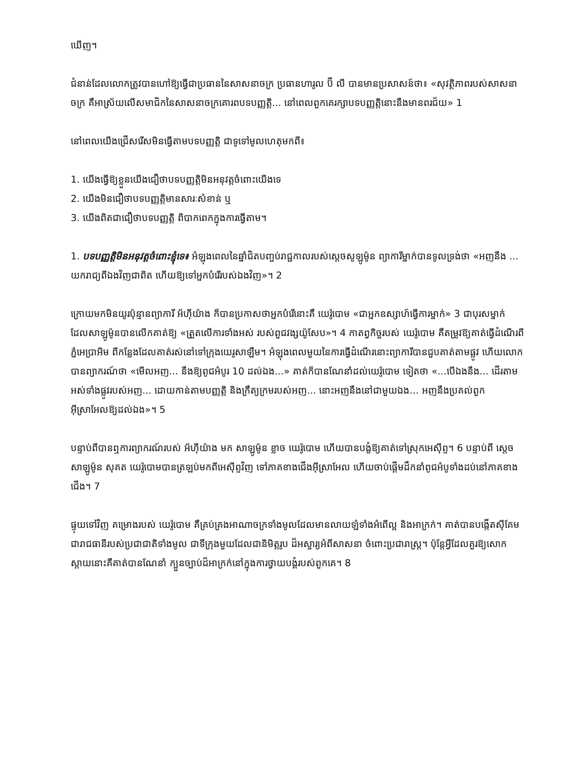ឃើញ។
ជំនាន់ដែលលោកត្រូវបានហៅឱ្យធ្វើជាប្រធាននៃសាសនាចក្រ ប្រធានហារូល ប៊ី លី បានមានប្រសាសន៍ថា៖ «សុវត្ថិភាពរបស់សាសនាចក្រ គឺអាស្រ័យលើសមាជិកនៃសាសនាចក្រគោរពបទបញ្ញត្តិ... នៅពេលពួកគេរក្សាបទបញ្ញត្តិនោះនឹងមានពរជ័យ» 1
នៅពេលយើងជ្រើសរើសមិនធ្វើតាមបទបញ្ញត្តិ ជាទូទៅមូលហេតុមកពី៖
1. យើងធ្វើឱ្យខ្លួនយើងជឿថាបទបញ្ញត្តិមិនអនុវត្តចំពោះយើងទេ
2. យើងមិនជឿថាបទបញ្ញត្តិមានសារៈសំខាន់ ឬ
3. យើងពិតជាជឿថាបទបញ្ញត្តិ ពិបាកពេកក្នុងការធ្វើតាម។
1. បទបញ្ញត្តិមិនអនុវត្តចំពោះខ្ញុំទេ៖ អំឡុងពេលនៃឆ្នាំជិតបញ្ចប់រាជ្ជកាលរបស់ស្ដេចសូឡូម៉ូន ព្យាការីម្នាក់បានទូលទ្រង់ថា «អញនឹង ... យករាជ្យពីឯងវិញជាពិត ហើយឱ្យទៅអ្នកបំរើរបស់ឯងវិញ»។ 2
ក្រោយមកមិនយូរប៉ុន្មានព្យាការី អ័ហ៊ីយ៉ាង ក៏បានប្រកាសថាអ្នកបំរើនោះគឺ យេរ៉ូបោម «ជាអ្នកឧស្សាហ៍ធ្វើការម្នាក់» 3 ជាបុរសម្នាក់ដែលសាឡូម៉ូនបានលើកគាត់ឱ្យ «ត្រួតលើការទាំងអស់ របស់ពួជវង្សយ៉ូសែប»។ 4 កាតព្វកិច្ចរបស់ យេរ៉ូបោម គឺតម្រូវឱ្យគាត់ធ្វើដំណើរពីភ្នំអេប្រាអិម ពីកន្លែងដែលគាត់រស់នៅទៅក្រុងយេរូសាឡឹម។ អំឡុងពេលមួយនៃការធ្វើដំណើរនោះព្យាការីបានជួបគាត់តាមផ្លូវ ហើយលោកបានព្យាករណ៍ថា «មើលអញ... នឹងឱ្យពូជអំបូរ 10 ដល់ឯង...» គាត់ក៏បានណែនាំដល់យេរ៉ូបោម ទៀតថា «...បើឯងនឹង... ដើរតាមអស់ទាំងផ្លូវរបស់អញ... ដោយកាន់តាមបញ្ញត្តិ និងក្រឹត្យក្រមរបស់អញ... នោះអញនឹងនៅជាមួយឯង... អញនឹងប្រគល់ពួកអ៊ីស្រាអែលឱ្យដល់ឯង»។ 5
បន្ទាប់ពីបានឮការព្យាករណ៍របស់ អ័ហ៊ីយ៉ាង មក សាឡូម៉ូន ខ្លាច យេរ៉ូបោម ហើយបានបង្ខំឱ្យគាត់ទៅស្រុកអេស៊ីព្ទ។ 6 បន្ទាប់ពី ស្ដេច សាឡូម៉ូន សុគត យេរ៉ូបោមបានត្រឡប់មកពីអេស៊ីព្ទវិញ ទៅភាគខាងជើងអ៊ីស្រាអែល ហើយចាប់ផ្ដើមដឹកនាំពូជអំបូទាំងដប់នៅភាគខាងជើង។ 7
ផ្ទុយទៅវិញ គម្រោងរបស់ យេរ៉ូបោម គឺគ្រប់គ្រងអាណាចក្រទាំងមូលដែលមានលាយឡំទាំងអំពើល្អ និងអាក្រក់។ គាត់បានបង្កើតស៊ីគែម ជារាជធានីរបស់ប្រជាជាតិទាំងមូល ជាទីក្រុងមួយដែលជានិមិត្តរូប ដ៏អស្ចារ្យអំពីសាសនា ចំពោះប្រជារាស្ដ្រ។ ប៉ុន្តែអ្វីដែលគួរឱ្យសោកស្ដាយនោះគឺគាត់បានណែនាំ ក្បួនច្បាប់ដ៏អាក្រក់នៅក្នុងការថ្វាយបង្គំរបស់ពួកគេ។ 8